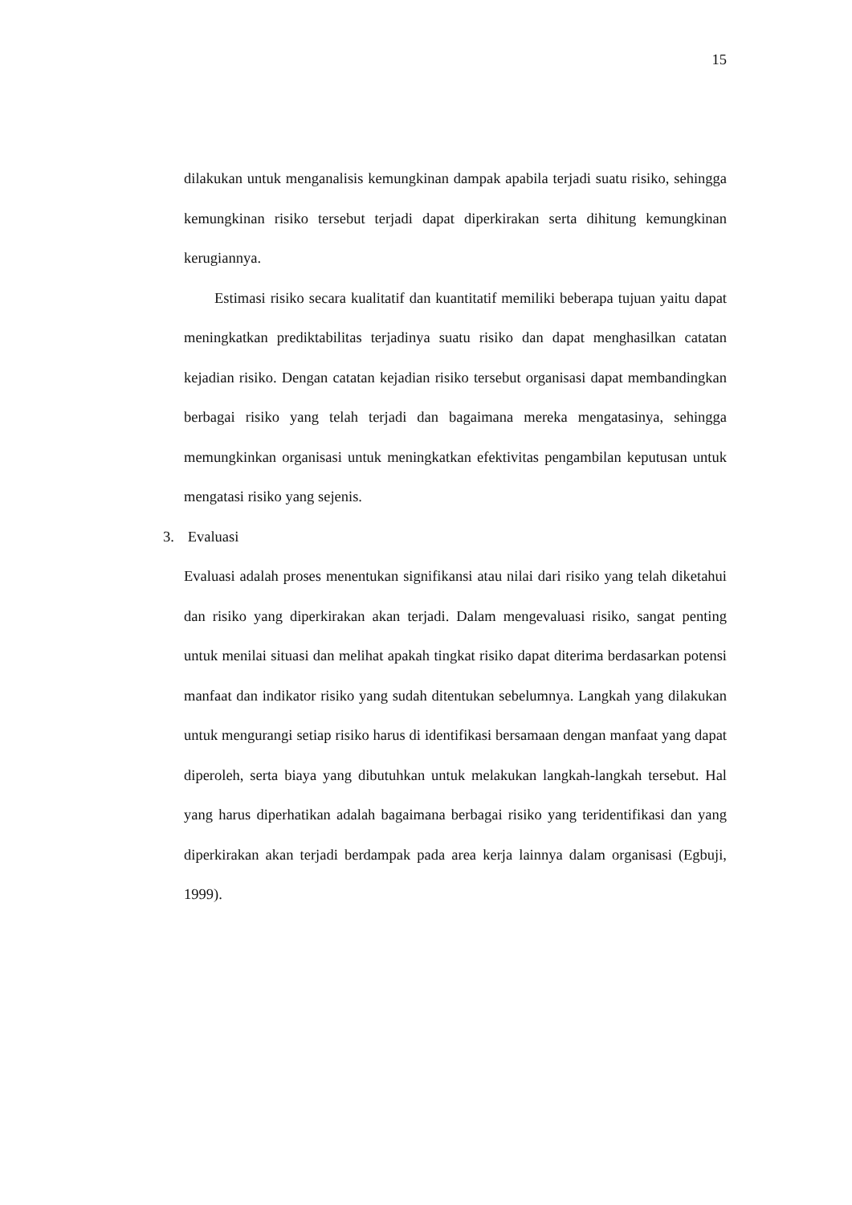15
dilakukan untuk menganalisis kemungkinan dampak apabila terjadi suatu risiko, sehingga kemungkinan risiko tersebut terjadi dapat diperkirakan serta dihitung kemungkinan kerugiannya.
Estimasi risiko secara kualitatif dan kuantitatif memiliki beberapa tujuan yaitu dapat meningkatkan prediktabilitas terjadinya suatu risiko dan dapat menghasilkan catatan kejadian risiko. Dengan catatan kejadian risiko tersebut organisasi dapat membandingkan berbagai risiko yang telah terjadi dan bagaimana mereka mengatasinya, sehingga memungkinkan organisasi untuk meningkatkan efektivitas pengambilan keputusan untuk mengatasi risiko yang sejenis.
3. Evaluasi
Evaluasi adalah proses menentukan signifikansi atau nilai dari risiko yang telah diketahui dan risiko yang diperkirakan akan terjadi. Dalam mengevaluasi risiko, sangat penting untuk menilai situasi dan melihat apakah tingkat risiko dapat diterima berdasarkan potensi manfaat dan indikator risiko yang sudah ditentukan sebelumnya. Langkah yang dilakukan untuk mengurangi setiap risiko harus di identifikasi bersamaan dengan manfaat yang dapat diperoleh, serta biaya yang dibutuhkan untuk melakukan langkah-langkah tersebut. Hal yang harus diperhatikan adalah bagaimana berbagai risiko yang teridentifikasi dan yang diperkirakan akan terjadi berdampak pada area kerja lainnya dalam organisasi (Egbuji, 1999).